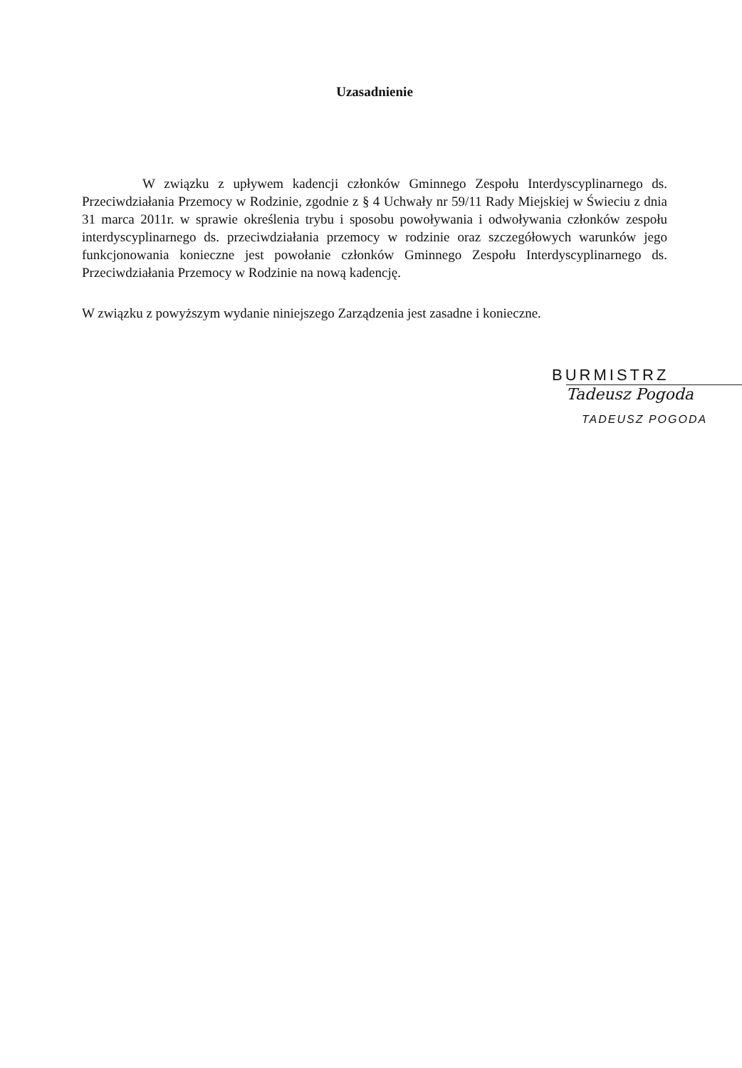Uzasadnienie
W związku z upływem kadencji członków Gminnego Zespołu Interdyscyplinarnego ds. Przeciwdziałania Przemocy w Rodzinie, zgodnie z § 4 Uchwały nr 59/11 Rady Miejskiej w Świeciu z dnia 31 marca 2011r. w sprawie określenia trybu i sposobu powoływania i odwoływania członków zespołu interdyscyplinarnego ds. przeciwdziałania przemocy w rodzinie oraz szczegółowych warunków jego funkcjonowania konieczne jest powołanie członków Gminnego Zespołu Interdyscyplinarnego ds. Przeciwdziałania Przemocy w Rodzinie na nową kadencję.
W związku z powyższym wydanie niniejszego Zarządzenia jest zasadne i konieczne.
BURMISTRZ
Tadeusz Pogoda
TADEUSZ POGODA